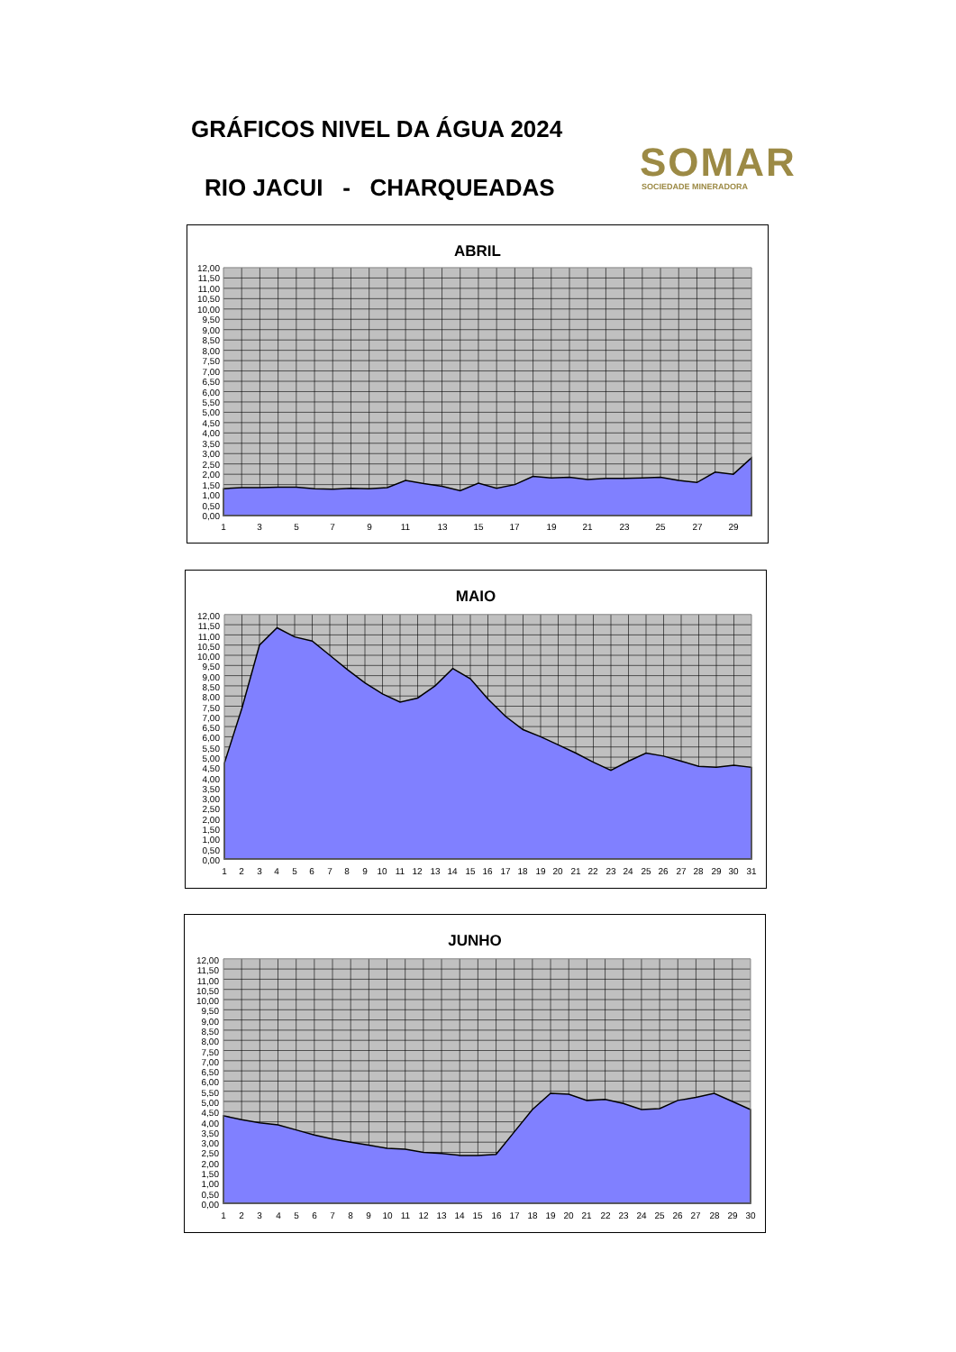GRÁFICOS NIVEL DA ÁGUA 2024
RIO JACUI - CHARQUEADAS
SOMAR
SOCIEDADE MINERADORA
ABRIL
12,00
11,50
11,00
10,50
10,00
9,50
9,00
8,50
8,00
7,50
7,00
6,50
6,00
5,50
5,00
4,50
4,00
3,50
3,00
2,50
2,00
1,50
1,00
0,50
0,00
1
3
5
7
9
11
13
15
17
19
21
23
25
27
29
MAIO
12,00
11,50
11,00
10,50
10,00
9,50
9,00
8,50
8,00
7,50
7,00
6,50
6,00
5,50
5,00
4,50
4,00
3,50
3,00
2,50
2,00
1,50
1,00
0,50
0,00
1
2
3
4
5
6
7
8
9
10
11
12
13
14
15
16
17
18
19
20
21
22
23
24
25
26
27
28
29
30
31
JUNHO
12,00
11,50
11,00
10,50
10,00
9,50
9,00
8,50
8,00
7,50
7,00
6,50
6,00
5,50
5,00
4,50
4,00
3,50
3,00
2,50
2,00
1,50
1,00
0,50
0,00
1
2
3
4
5
6
7
8
9
10
11
12
13
14
15
16
17
18
19
20
21
22
23
24
25
26
27
28
29
30